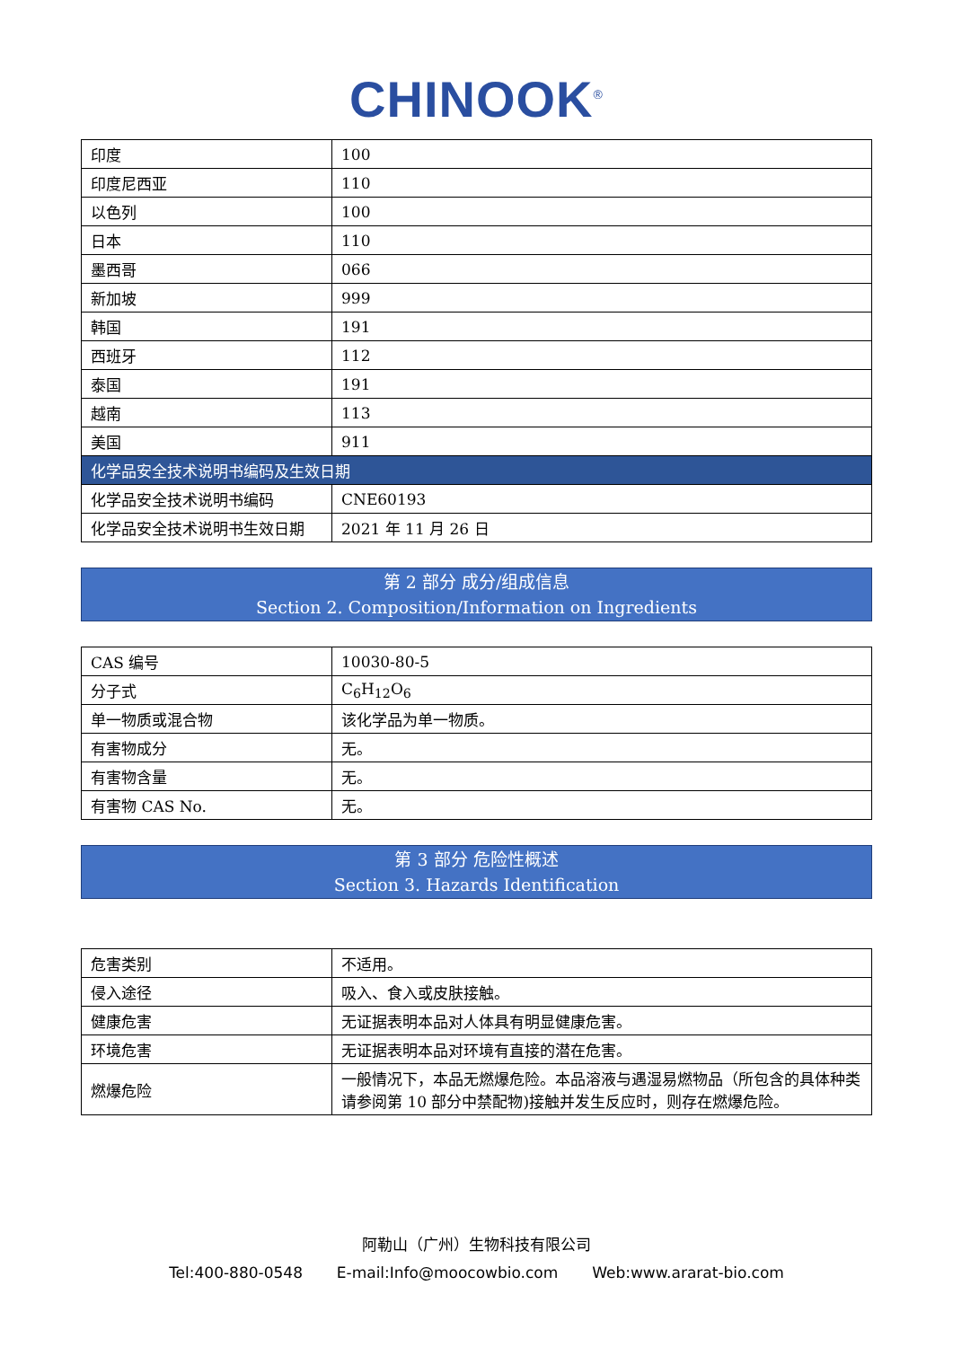CHINOOK<sup>®</sup>
| 印度 | 100 |
| 印度尼西亚 | 110 |
| 以色列 | 100 |
| 日本 | 110 |
| 墨西哥 | 066 |
| 新加坡 | 999 |
| 韩国 | 191 |
| 西班牙 | 112 |
| 泰国 | 191 |
| 越南 | 113 |
| 美国 | 911 |
| 化学品安全技术说明书编码及生效日期 | |
| 化学品安全技术说明书编码 | CNE60193 |
| 化学品安全技术说明书生效日期 | 2021 年 11 月 26 日 |
第 2 部分 成分/组成信息
Section 2. Composition/Information on Ingredients
| CAS 编号 | 10030-80-5 |
| 分子式 | C<sub>6</sub>H<sub>12</sub>O<sub>6</sub> |
| 单一物质或混合物 | 该化学品为单一物质。 |
| 有害物成分 | 无。 |
| 有害物含量 | 无。 |
| 有害物 CAS No. | 无。 |
第 3 部分 危险性概述
Section 3. Hazards Identification
| 危害类别 | 不适用。 |
| 侵入途径 | 吸入、食入或皮肤接触。 |
| 健康危害 | 无证据表明本品对人体具有明显健康危害。 |
| 环境危害 | 无证据表明本品对环境有直接的潜在危害。 |
| 燃爆危险 | 一般情况下，本品无燃爆危险。本品溶液与遇湿易燃物品（所包含的具体种类请参阅第 10 部分中禁配物)接触并发生反应时，则存在燃爆危险。 |
阿勒山（广州）生物科技有限公司
Tel:400-880-0548 E-mail:Info@moocowbio.com Web:www.ararat-bio.com